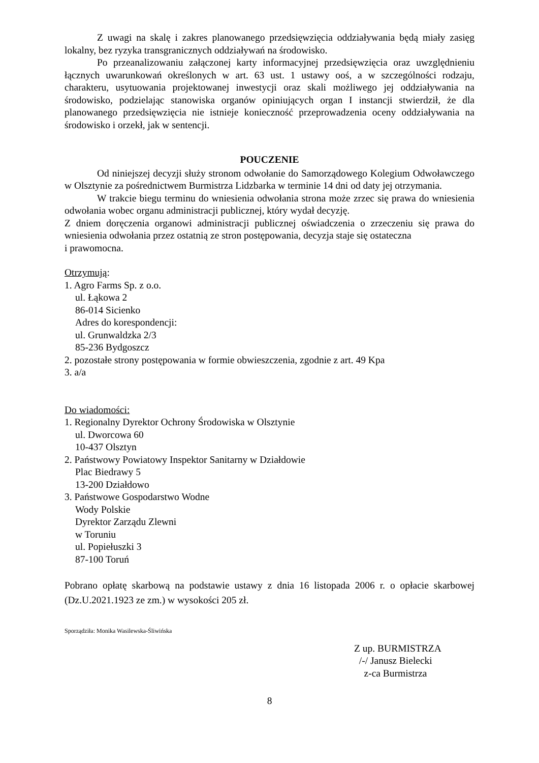Z uwagi na skalę i zakres planowanego przedsięwzięcia oddziaływania będą miały zasięg lokalny, bez ryzyka transgranicznych oddziaływań na środowisko.
Po przeanalizowaniu załączonej karty informacyjnej przedsięwzięcia oraz uwzględnieniu łącznych uwarunkowań określonych w art. 63 ust. 1 ustawy ooś, a w szczególności rodzaju, charakteru, usytuowania projektowanej inwestycji oraz skali możliwego jej oddziaływania na środowisko, podzielając stanowiska organów opiniujących organ I instancji stwierdził, że dla planowanego przedsięwzięcia nie istnieje konieczność przeprowadzenia oceny oddziaływania na środowisko i orzekł, jak w sentencji.
POUCZENIE
Od niniejszej decyzji służy stronom odwołanie do Samorządowego Kolegium Odwoławczego w Olsztynie za pośrednictwem Burmistrza Lidzbarka w terminie 14 dni od daty jej otrzymania.
W trakcie biegu terminu do wniesienia odwołania strona może zrzec się prawa do wniesienia odwołania wobec organu administracji publicznej, który wydał decyzję.
Z dniem doręczenia organowi administracji publicznej oświadczenia o zrzeczeniu się prawa do wniesienia odwołania przez ostatnią ze stron postępowania, decyzja staje się ostateczna
i prawomocna.
Otrzymują:
1. Agro Farms Sp. z o.o.
ul. Łąkowa 2
86-014 Sicienko
Adres do korespondencji:
ul. Grunwaldzka 2/3
85-236 Bydgoszcz
2. pozostałe strony postępowania w formie obwieszczenia, zgodnie z art. 49 Kpa
3. a/a
Do wiadomości:
1. Regionalny Dyrektor Ochrony Środowiska w Olsztynie
ul. Dworcowa 60
10-437 Olsztyn
2. Państwowy Powiatowy Inspektor Sanitarny w Działdowie
Plac Biedrawy 5
13-200 Działdowo
3. Państwowe Gospodarstwo Wodne
Wody Polskie
Dyrektor Zarządu Zlewni
w Toruniu
ul. Popiełuszki 3
87-100 Toruń
Pobrano opłatę skarbową na podstawie ustawy z dnia 16 listopada 2006 r. o opłacie skarbowej (Dz.U.2021.1923 ze zm.) w wysokości 205 zł.
Sporządziła: Monika Wasilewska-Śliwińska
Z up. BURMISTRZA
/-/ Janusz Bielecki
z-ca Burmistrza
8